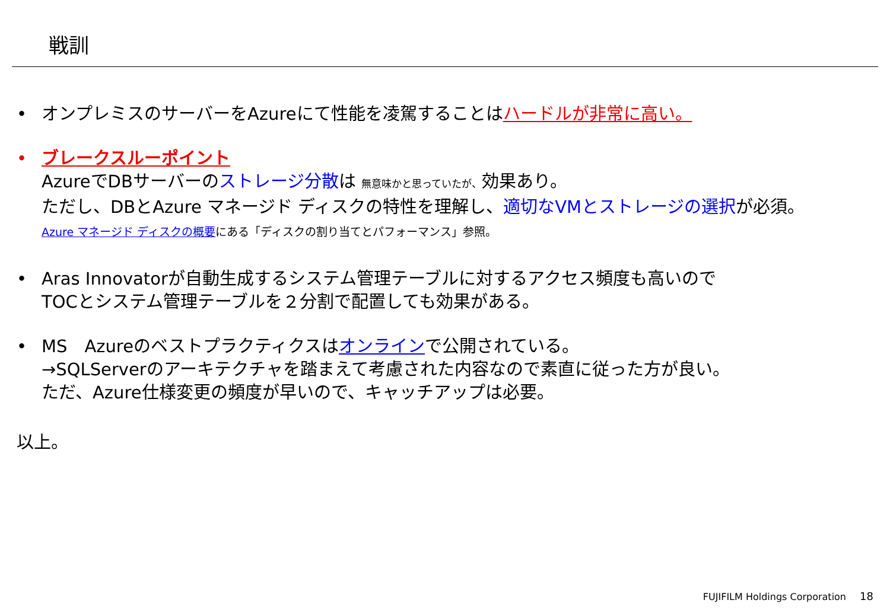戦訓
• オンプレミスのサーバーをAzureにて性能を凌駕することはハードルが非常に高い。
• ブレークスルーポイント
AzureでDBサーバーのストレージ分散は 無意味かと思っていたが、効果あり。
ただし、DBとAzure マネージド ディスクの特性を理解し、適切なVMとストレージの選択が必須。
Azure マネージド ディスクの概要にある「ディスクの割り当てとパフォーマンス」参照。
• Aras Innovatorが自動生成するシステム管理テーブルに対するアクセス頻度も高いので
TOCとシステム管理テーブルを２分割で配置しても効果がある。
• MS　Azureのベストプラクティクスはオンラインで公開されている。
→SQLServerのアーキテクチャを踏まえて考慮された内容なので素直に従った方が良い。
ただ、Azure仕様変更の頻度が早いので、キャッチアップは必要。
以上。
FUJIFILM Holdings Corporation 18